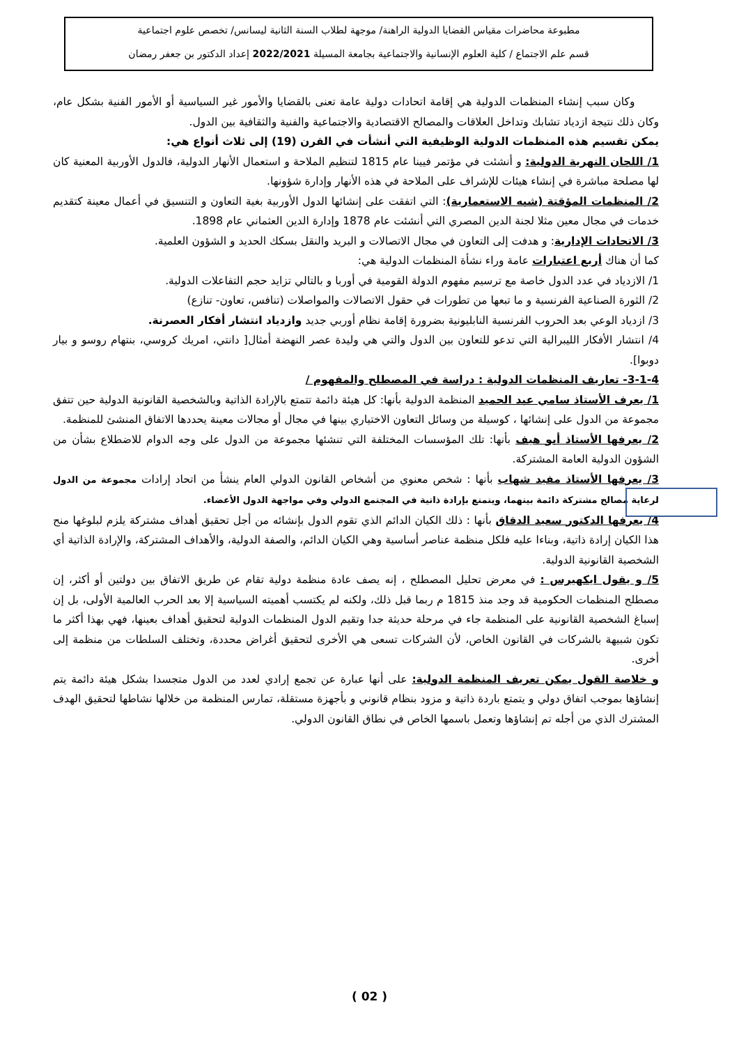مطبوعة محاضرات مقياس القضايا الدولية الراهنة/ موجهة لطلاب السنة الثانية ليسانس/ تخصص علوم اجتماعية
قسم علم الاجتماع / كلية العلوم الإنسانية والاجتماعية بجامعة المسيلة 2022/2021 إعداد الدكتور بن جعفر رمضان
وكان سبب إنشاء المنظمات الدولية هي إقامة اتحادات دولية عامة تعنى بالقضايا والأمور غير السياسية أو الأمور الفنية بشكل عام، وكان ذلك نتيجة ازدياد تشابك وتداخل العلاقات والمصالح الاقتصادية والاجتماعية والفنية والثقافية بين الدول.
يمكن تقسيم هذه المنظمات الدولية الوظيفية التي أنشأت في القرن (19) إلى ثلاث أنواع هي:
1/ اللجان النهرية الدولية: و أنشئت في مؤتمر فيينا عام 1815 لتنظيم الملاحة و استعمال الأنهار الدولية، فالدول الأوربية المعنية كان لها مصلحة مباشرة في إنشاء هيئات للإشراف على الملاحة في هذه الأنهار وإدارة شؤونها.
2/ المنظمات المؤقتة (شبه الاستعمارية): التي اتفقت على إنشائها الدول الأوربية بغية التعاون و التنسيق في أعمال معينة كتقديم خدمات في مجال معين مثلا لجنة الدين المصري التي أنشئت عام 1878 وإدارة الدين العثماني عام 1898.
3/ الاتحادات الإدارية: و هدفت إلى التعاون في مجال الاتصالات و البريد والنقل بسكك الحديد و الشؤون العلمية.
كما أن هناك أربع اعتبارات عامة وراء نشأة المنظمات الدولية هي:
1/ الازدياد في عدد الدول خاصة مع ترسيم مفهوم الدولة القومية في أوربا و بالتالي تزايد حجم التفاعلات الدولية.
2/ الثورة الصناعية الفرنسية و ما تبعها من تطورات في حقول الاتصالات والمواصلات (تنافس، تعاون- تنازع)
3/ ازدياد الوعي بعد الحروب الفرنسية النابليونية بضرورة إقامة نظام أوربي جديد وازدياد انتشار أفكار العصرنة.
4/ انتشار الأفكار الليبرالية التي تدعو للتعاون بين الدول والتي هي وليدة عصر النهضة أمثال[ دانتي، امريك كروسي، بنتهام روسو و بيار دوبوا].
3-1-4- تعاريف المنظمات الدولية : دراسة في المصطلح والمفهوم /
1/ يعرف الأستاذ سامي عبد الحميد المنظمة الدولية بأنها: كل هيئة دائمة تتمتع بالإرادة الذاتية وبالشخصية القانونية الدولية حين تتفق مجموعة من الدول على إنشائها ، كوسيلة من وسائل التعاون الاختياري بينها في مجال أو مجالات معينة يحددها الاتفاق المنشئ للمنظمة.
2/ يعرفها الأستاذ أبو هيف بأنها: تلك المؤسسات المختلفة التي تنشئها مجموعة من الدول على وجه الدوام للاضطلاع بشأن من الشؤون الدولية العامة المشتركة.
3/ يعرفها الأستاذ مفيد شهاب بأنها : شخص معنوي من أشخاص القانون الدولي العام ينشأ من اتحاد إرادات مجموعة من الدول لرعاية مصالح مشتركة دائمة بينهما، ويتمتع بإرادة ذاتية في المجتمع الدولي وفي مواجهة الدول الأعضاء.
4/ يعرفها الدكتور سعيد الدقاق بأنها : ذلك الكيان الدائم الذي تقوم الدول بإنشائه من أجل تحقيق أهداف مشتركة يلزم لبلوغها منح هذا الكيان إرادة ذاتية، وبناءا عليه فلكل منظمة عناصر أساسية وهي الكيان الدائم، والصفة الدولية، والأهداف المشتركة، والإرادة الذاتية أي الشخصية القانونية الدولية.
5/ و يقول ايكهيرس : في معرض تحليل المصطلح ، إنه يصف عادة منظمة دولية تقام عن طريق الاتفاق بين دولتين أو أكثر، إن مصطلح المنظمات الحكومية قد وجد منذ 1815 م ربما قبل ذلك، ولكنه لم يكتسب أهميته السياسية إلا بعد الحرب العالمية الأولى، بل إن إسباغ الشخصية القانونية على المنظمة جاء في مرحلة حديثة جدا وتقيم الدول المنظمات الدولية لتحقيق أهداف بعينها، فهي بهذا أكثر ما تكون شبيهة بالشركات في القانون الخاص، لأن الشركات تسعى هي الأخرى لتحقيق أغراض محددة، وتختلف السلطات من منظمة إلى أخرى.
و خلاصة القول يمكن تعريف المنظمة الدولية: على أنها عبارة عن تجمع إرادي لعدد من الدول متجسدا بشكل هيئة دائمة يتم إنشاؤها بموجب اتفاق دولي و يتمتع باردة ذاتية و مزود بنظام قانوني و بأجهزة مستقلة، تمارس المنظمة من خلالها نشاطها لتحقيق الهدف المشترك الذي من أجله تم إنشاؤها وتعمل باسمها الخاص في نطاق القانون الدولي.
( 02 )